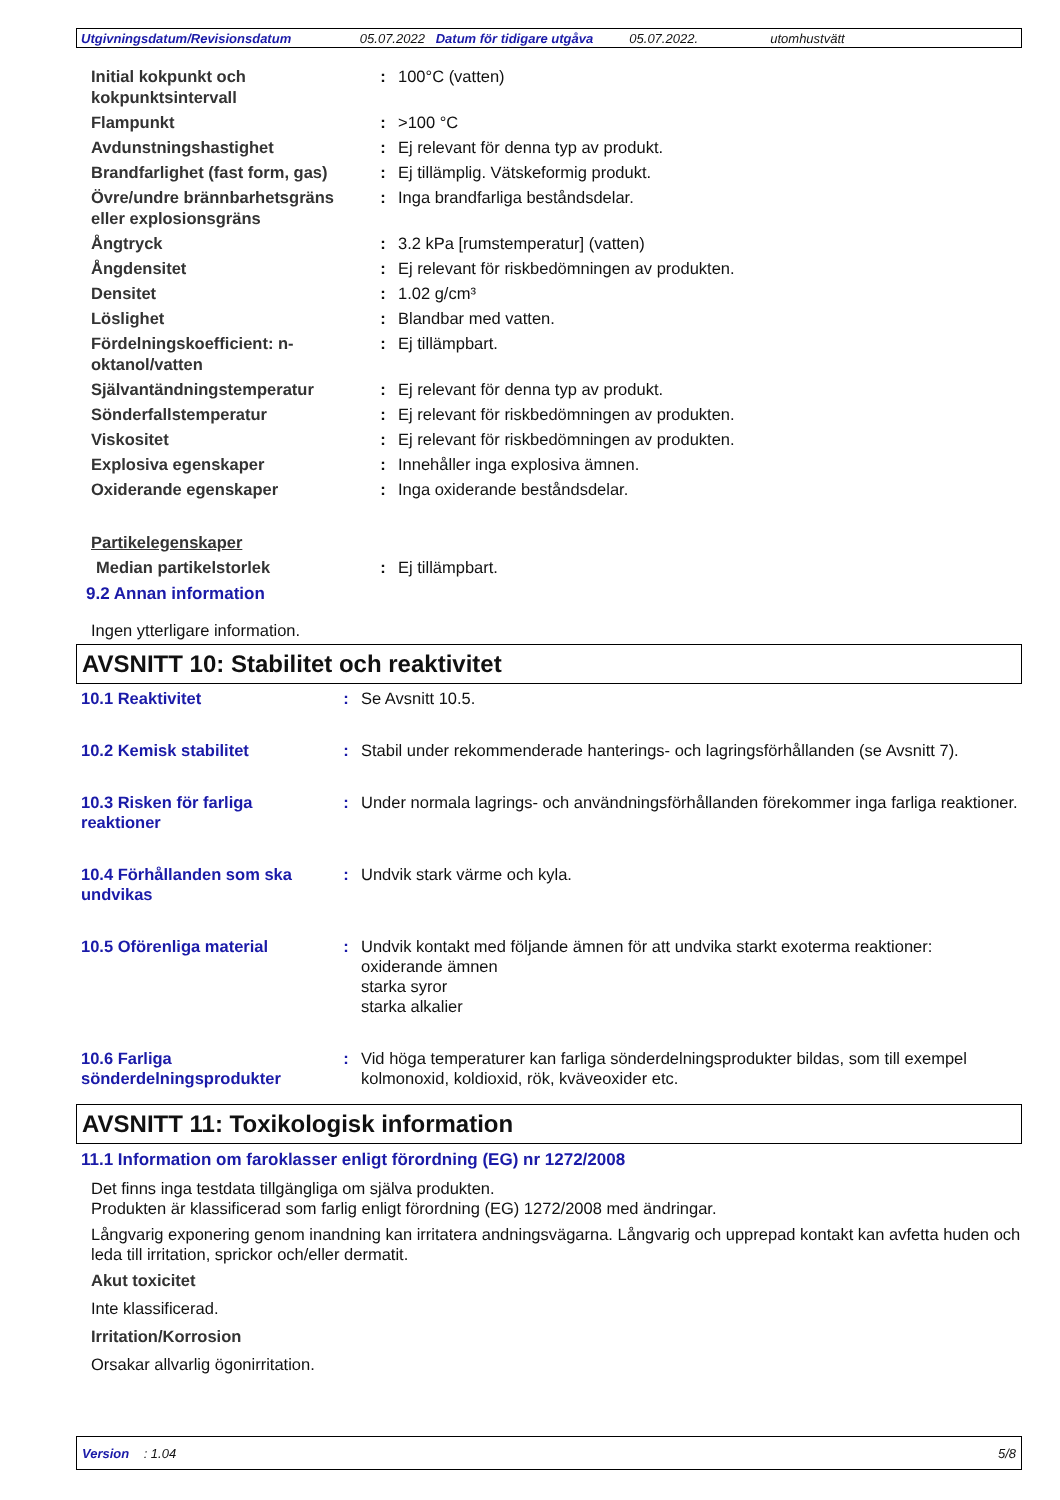Utgivningsdatum/Revisionsdatum 05.07.2022 Datum för tidigare utgåva 05.07.2022. utomhustvätt
| Initial kokpunkt och kokpunktsintervall | : | 100°C (vatten) |
| Flampunkt | : | >100 °C |
| Avdunstningshastighet | : | Ej relevant för denna typ av produkt. |
| Brandfarlighet (fast form, gas) | : | Ej tillämplig. Vätskeformig produkt. |
| Övre/undre brännbarhetsgräns eller explosionsgräns | : | Inga brandfarliga beståndsdelar. |
| Ångtryck | : | 3.2 kPa [rumstemperatur] (vatten) |
| Ångdensitet | : | Ej relevant för riskbedömningen av produkten. |
| Densitet | : | 1.02 g/cm³ |
| Löslighet | : | Blandbar med vatten. |
| Fördelningskoefficient: n-oktanol/vatten | : | Ej tillämpbart. |
| Självantändningstemperatur | : | Ej relevant för denna typ av produkt. |
| Sönderfallstemperatur | : | Ej relevant för riskbedömningen av produkten. |
| Viskositet | : | Ej relevant för riskbedömningen av produkten. |
| Explosiva egenskaper | : | Innehåller inga explosiva ämnen. |
| Oxiderande egenskaper | : | Inga oxiderande beståndsdelar. |
| Partikelegenskaper | | |
| Median partikelstorlek | : | Ej tillämpbart. |
9.2 Annan information
Ingen ytterligare information.
AVSNITT 10: Stabilitet och reaktivitet
| 10.1 Reaktivitet | : | Se Avsnitt 10.5. |
| 10.2 Kemisk stabilitet | : | Stabil under rekommenderade hanterings- och lagringsförhållanden (se Avsnitt 7). |
| 10.3 Risken för farliga reaktioner | : | Under normala lagrings- och användningsförhållanden förekommer inga farliga reaktioner. |
| 10.4 Förhållanden som ska undvikas | : | Undvik stark värme och kyla. |
| 10.5 Oförenliga material | : | Undvik kontakt med följande ämnen för att undvika starkt exoterma reaktioner: oxiderande ämnen starka syror starka alkalier |
| 10.6 Farliga sönderdelningsprodukter | : | Vid höga temperaturer kan farliga sönderdelningsprodukter bildas, som till exempel kolmonoxid, koldioxid, rök, kväveoxider etc. |
AVSNITT 11: Toxikologisk information
11.1 Information om faroklasser enligt förordning (EG) nr 1272/2008
Det finns inga testdata tillgängliga om själva produkten.
Produkten är klassificerad som farlig enligt förordning (EG) 1272/2008 med ändringar.
Långvarig exponering genom inandning kan irritatera andningsvägarna. Långvarig och upprepad kontakt kan avfetta huden och leda till irritation, sprickor och/eller dermatit.
Akut toxicitet
Inte klassificerad.
Irritation/Korrosion
Orsakar allvarlig ögonirritation.
Version : 1.04 5/8